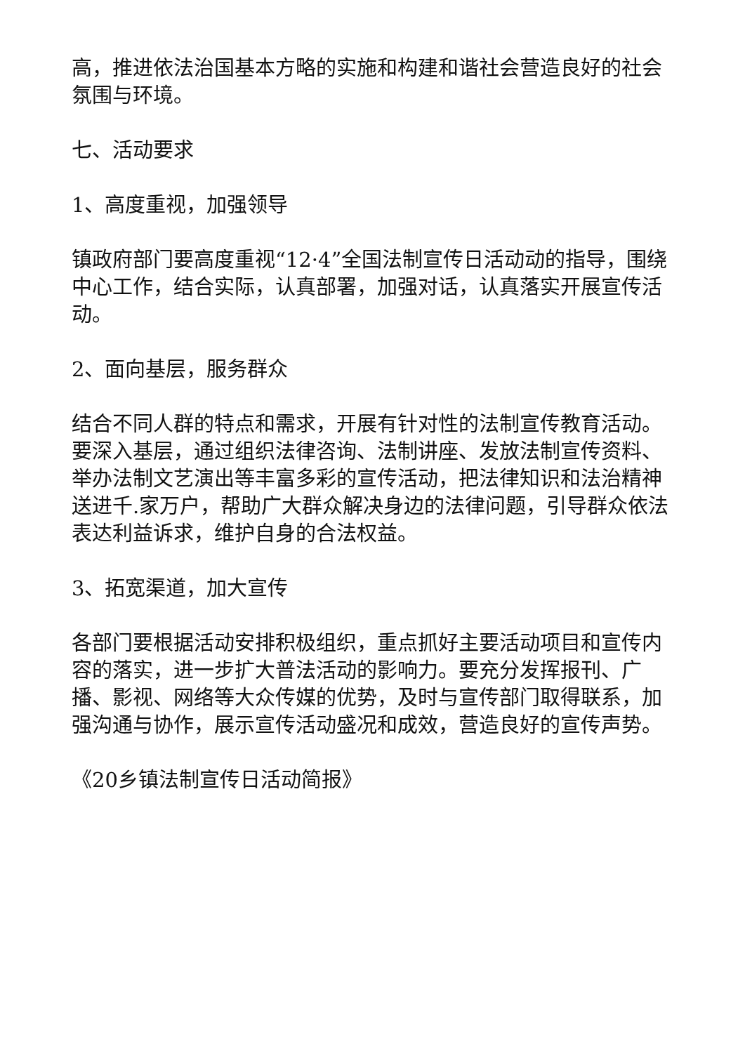高，推进依法治国基本方略的实施和构建和谐社会营造良好的社会氛围与环境。
七、活动要求
1、高度重视，加强领导
镇政府部门要高度重视“12·4”全国法制宣传日活动动的指导，围绕中心工作，结合实际，认真部署，加强对话，认真落实开展宣传活动。
2、面向基层，服务群众
结合不同人群的特点和需求，开展有针对性的法制宣传教育活动。要深入基层，通过组织法律咨询、法制讲座、发放法制宣传资料、举办法制文艺演出等丰富多彩的宣传活动，把法律知识和法治精神送进千.家万户，帮助广大群众解决身边的法律问题，引导群众依法表达利益诉求，维护自身的合法权益。
3、拓宽渠道，加大宣传
各部门要根据活动安排积极组织，重点抓好主要活动项目和宣传内容的落实，进一步扩大普法活动的影响力。要充分发挥报刊、广播、影视、网络等大众传媒的优势，及时与宣传部门取得联系，加强沟通与协作，展示宣传活动盛况和成效，营造良好的宣传声势。
《20乡镇法制宣传日活动简报》